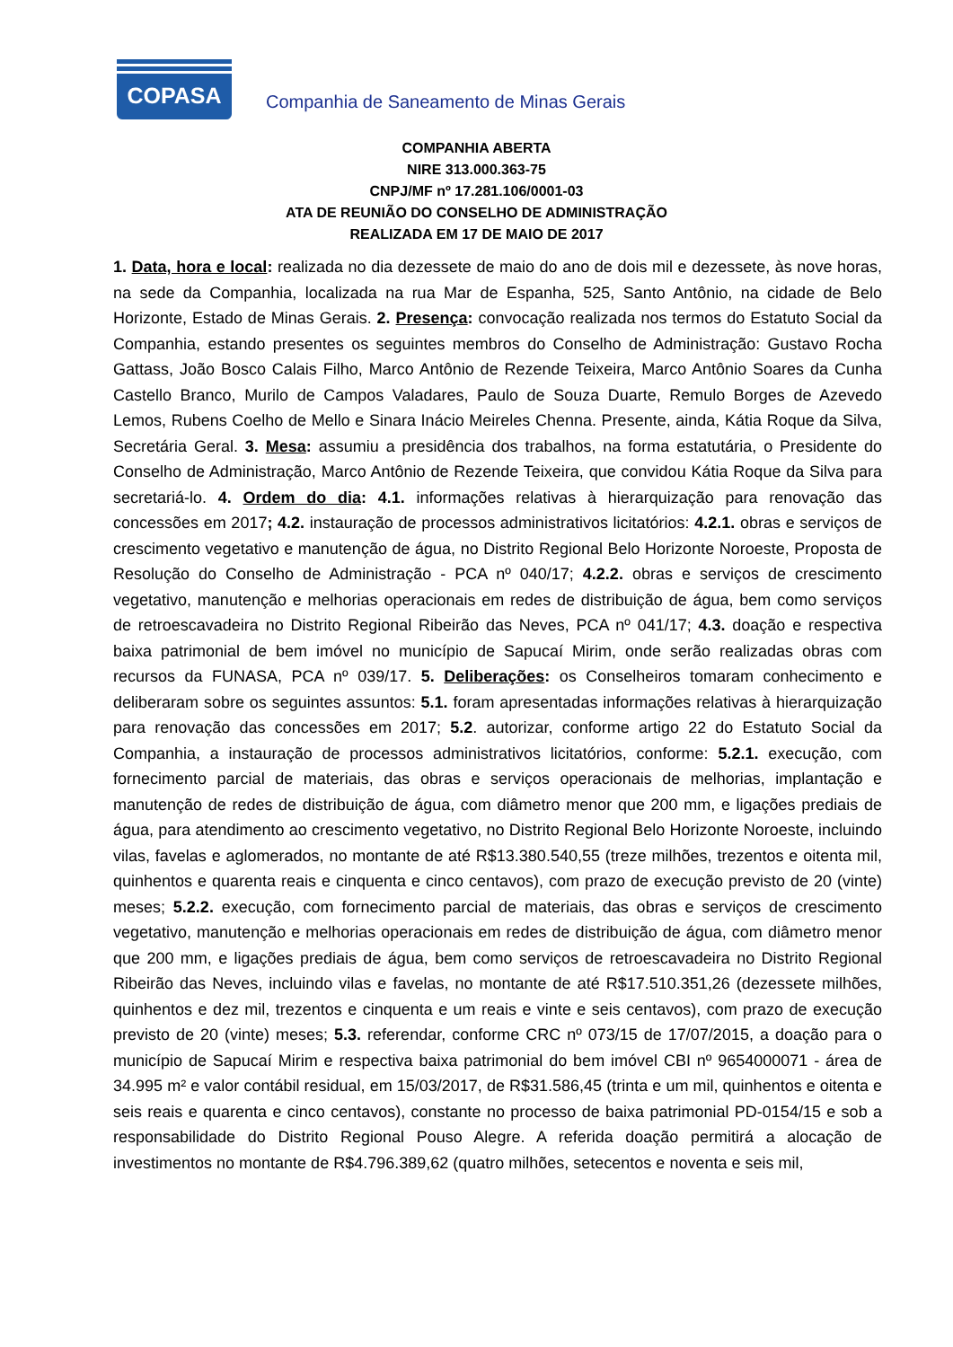COPASA
Companhia de Saneamento de Minas Gerais
COMPANHIA ABERTA
NIRE 313.000.363-75
CNPJ/MF nº 17.281.106/0001-03
ATA DE REUNIÃO DO CONSELHO DE ADMINISTRAÇÃO
REALIZADA EM 17 DE MAIO DE 2017
1. Data, hora e local: realizada no dia dezessete de maio do ano de dois mil e dezessete, às nove horas, na sede da Companhia, localizada na rua Mar de Espanha, 525, Santo Antônio, na cidade de Belo Horizonte, Estado de Minas Gerais. 2. Presença: convocação realizada nos termos do Estatuto Social da Companhia, estando presentes os seguintes membros do Conselho de Administração: Gustavo Rocha Gattass, João Bosco Calais Filho, Marco Antônio de Rezende Teixeira, Marco Antônio Soares da Cunha Castello Branco, Murilo de Campos Valadares, Paulo de Souza Duarte, Remulo Borges de Azevedo Lemos, Rubens Coelho de Mello e Sinara Inácio Meireles Chenna. Presente, ainda, Kátia Roque da Silva, Secretária Geral. 3. Mesa: assumiu a presidência dos trabalhos, na forma estatutária, o Presidente do Conselho de Administração, Marco Antônio de Rezende Teixeira, que convidou Kátia Roque da Silva para secretariá-lo. 4. Ordem do dia: 4.1. informações relativas à hierarquização para renovação das concessões em 2017; 4.2. instauração de processos administrativos licitatórios: 4.2.1. obras e serviços de crescimento vegetativo e manutenção de água, no Distrito Regional Belo Horizonte Noroeste, Proposta de Resolução do Conselho de Administração - PCA nº 040/17; 4.2.2. obras e serviços de crescimento vegetativo, manutenção e melhorias operacionais em redes de distribuição de água, bem como serviços de retroescavadeira no Distrito Regional Ribeirão das Neves, PCA nº 041/17; 4.3. doação e respectiva baixa patrimonial de bem imóvel no município de Sapucaí Mirim, onde serão realizadas obras com recursos da FUNASA, PCA nº 039/17. 5. Deliberações: os Conselheiros tomaram conhecimento e deliberaram sobre os seguintes assuntos: 5.1. foram apresentadas informações relativas à hierarquização para renovação das concessões em 2017; 5.2. autorizar, conforme artigo 22 do Estatuto Social da Companhia, a instauração de processos administrativos licitatórios, conforme: 5.2.1. execução, com fornecimento parcial de materiais, das obras e serviços operacionais de melhorias, implantação e manutenção de redes de distribuição de água, com diâmetro menor que 200 mm, e ligações prediais de água, para atendimento ao crescimento vegetativo, no Distrito Regional Belo Horizonte Noroeste, incluindo vilas, favelas e aglomerados, no montante de até R$13.380.540,55 (treze milhões, trezentos e oitenta mil, quinhentos e quarenta reais e cinquenta e cinco centavos), com prazo de execução previsto de 20 (vinte) meses; 5.2.2. execução, com fornecimento parcial de materiais, das obras e serviços de crescimento vegetativo, manutenção e melhorias operacionais em redes de distribuição de água, com diâmetro menor que 200 mm, e ligações prediais de água, bem como serviços de retroescavadeira no Distrito Regional Ribeirão das Neves, incluindo vilas e favelas, no montante de até R$17.510.351,26 (dezessete milhões, quinhentos e dez mil, trezentos e cinquenta e um reais e vinte e seis centavos), com prazo de execução previsto de 20 (vinte) meses; 5.3. referendar, conforme CRC nº 073/15 de 17/07/2015, a doação para o município de Sapucaí Mirim e respectiva baixa patrimonial do bem imóvel CBI nº 9654000071 - área de 34.995 m² e valor contábil residual, em 15/03/2017, de R$31.586,45 (trinta e um mil, quinhentos e oitenta e seis reais e quarenta e cinco centavos), constante no processo de baixa patrimonial PD-0154/15 e sob a responsabilidade do Distrito Regional Pouso Alegre. A referida doação permitirá a alocação de investimentos no montante de R$4.796.389,62 (quatro milhões, setecentos e noventa e seis mil,